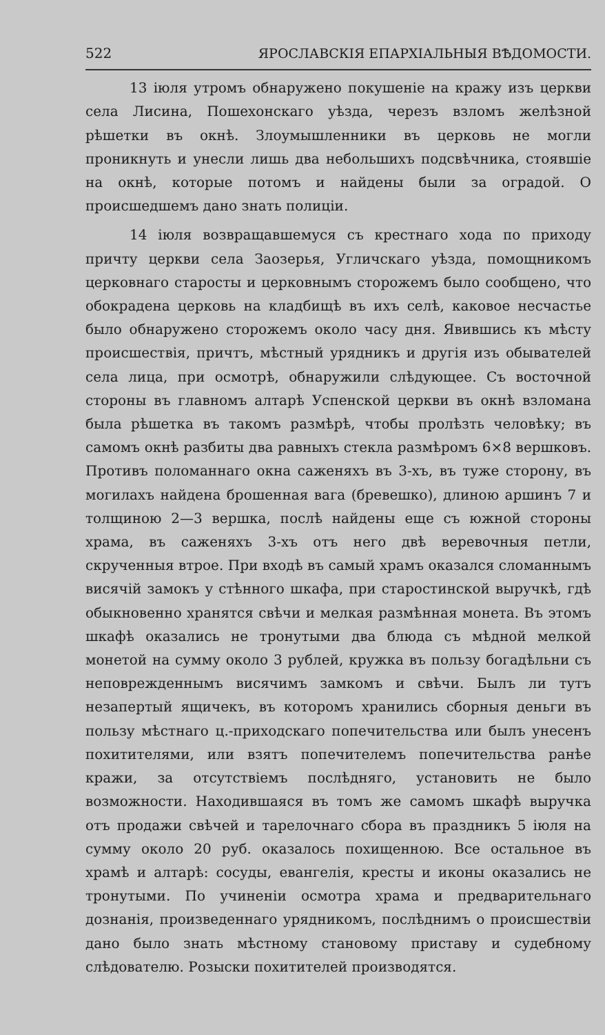522 ЯРОСЛАВСКІЯ ЕПАРХІАЛЬНЫЯ ВѢДОМОСТИ.
13 іюля утромъ обнаружено покушеніе на кражу изъ церкви села Лисина, Пошехонскаго уѣзда, черезъ взломъ желѣзной рѣшетки въ окнѣ. Злоумышленники въ церковь не могли проникнуть и унесли лишь два небольшихъ подсвѣчника, стоявшіе на окнѣ, которые потомъ и найдены были за оградой. О происшедшемъ дано знать полиціи.
14 іюля возвращавшемуся съ крестнаго хода по приходу причту церкви села Заозерья, Угличскаго уѣзда, помощникомъ церковнаго старосты и церковнымъ сторожемъ было сообщено, что обокрадена церковь на кладбищѣ въ ихъ селѣ, каковое несчастье было обнаружено сторожемъ около часу дня. Явившись къ мѣсту происшествія, причтъ, мѣстный урядникъ и другія изъ обывателей села лица, при осмотрѣ, обнаружили слѣдующее. Съ восточной стороны въ главномъ алтарѣ Успенской церкви въ окнѣ взломана была рѣшетка въ такомъ размѣрѣ, чтобы пролѣзть человѣку; въ самомъ окнѣ разбиты два равныхъ стекла размѣромъ 6×8 вершковъ. Противъ поломаннаго окна саженяхъ въ 3-хъ, въ туже сторону, въ могилахъ найдена брошенная вага (бревешко), длиною аршинъ 7 и толщиною 2—3 вершка, послѣ найдены еще съ южной стороны храма, въ саженяхъ 3-хъ отъ него двѣ веревочныя петли, скрученныя втрое. При входѣ въ самый храмъ оказался сломаннымъ висячій замокъ у стѣнного шкафа, при старостинской выручкѣ, гдѣ обыкновенно хранятся свѣчи и мелкая размѣнная монета. Въ этомъ шкафѣ оказались не тронутыми два блюда съ мѣдной мелкой монетой на сумму около 3 рублей, кружка въ пользу богадѣльни съ неповрежденнымъ висячимъ замкомъ и свѣчи. Былъ ли тутъ незапертый ящичекъ, въ которомъ хранились сборныя деньги въ пользу мѣстнаго ц.-приходскаго попечительства или былъ унесенъ похитителями, или взятъ попечителемъ попечительства ранѣе кражи, за отсутствіемъ послѣдняго, установить не было возможности. Находившаяся въ томъ же самомъ шкафѣ выручка отъ продажи свѣчей и тарелочнаго сбора въ праздникъ 5 іюля на сумму около 20 руб. оказалось похищенною. Все остальное въ храмѣ и алтарѣ: сосуды, евангелія, кресты и иконы оказались не тронутыми. По учиненіи осмотра храма и предварительнаго дознанія, произведеннаго урядникомъ, послѣднимъ о происшествіи дано было знать мѣстному становому приставу и судебному слѣдователю. Розыски похитителей производятся.